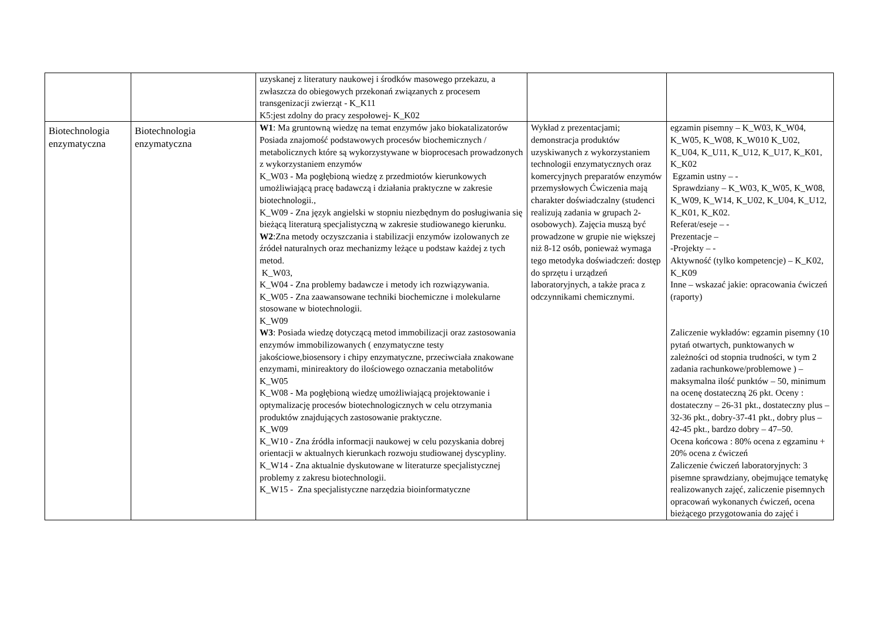| | | uzyskanej z literatury naukowej i środków masowego przekazu, a zwłaszcza do obiegowych przekonań związanych z procesem transgenizacji zwierząt - K_K11 K5:jest zdolny do pracy zespołowej- K_K02 | | |
| Biotechnologia enzymatyczna | Biotechnologia enzymatyczna | W1 : Ma gruntowną wiedzę na temat enzymów jako biokatalizatorów Posiada znajomość podstawowych procesów biochemicznych / metabolicznych które są wykorzystywane w bioprocesach prowadzonych z wykorzystaniem enzymów K_W03 - Ma pogłębioną wiedzę z przedmiotów kierunkowych umożliwiającą pracę badawczą i działania praktyczne w zakresie biotechnologii., K_W09 - Zna język angielski w stopniu niezbędnym do posługiwania się bieżącą literaturą specjalistyczną w zakresie studiowanego kierunku. W2 :Zna metody oczyszczania i stabilizacji enzymów izolowanych ze źródeł naturalnych oraz mechanizmy leżące u podstaw każdej z tych metod. K_W03, K_W04 - Zna problemy badawcze i metody ich rozwiązywania. K_W05 - Zna zaawansowane techniki biochemiczne i molekularne stosowane w biotechnologii. K_W09 W3 : Posiada wiedzę dotyczącą metod immobilizacji oraz zastosowania enzymów immobilizowanych ( enzymatyczne testy jakościowe,biosensory i chipy enzymatyczne, przeciwciała znakowane enzymami, minireaktory do ilościowego oznaczania metabolitów K_W05 K_W08 - Ma pogłębioną wiedzę umożliwiającą projektowanie i optymalizację procesów biotechnologicznych w celu otrzymania produktów znajdujących zastosowanie praktyczne. K_W09 K_W10 - Zna źródła informacji naukowej w celu pozyskania dobrej orientacji w aktualnych kierunkach rozwoju studiowanej dyscypliny. K_W14 - Zna aktualnie dyskutowane w literaturze specjalistycznej problemy z zakresu biotechnologii. K_W15 - Zna specjalistyczne narzędzia bioinformatyczne | Wykład z prezentacjami; demonstracja produktów uzyskiwanych z wykorzystaniem technologii enzymatycznych oraz komercyjnych preparatów enzymów przemysłowych Ćwiczenia mają charakter doświadczalny (studenci realizują zadania w grupach 2-osobowych). Zajęcia muszą być prowadzone w grupie nie większej niż 8-12 osób, ponieważ wymaga tego metodyka doświadczeń: dostęp do sprzętu i urządzeń laboratoryjnych, a także praca z odczynnikami chemicznymi. | egzamin pisemny – K_W03, K_W04, K_W05, K_W08, K_W010 K_U02, K_U04, K_U11, K_U12, K_U17, K_K01, K_K02 Egzamin ustny – - Sprawdziany – K_W03, K_W05, K_W08, K_W09, K_W14, K_U02, K_U04, K_U12, K_K01, K_K02. Referat/eseje – - Prezentacje – -Projekty – - Aktywność (tylko kompetencje) – K_K02, K_K09 Inne – wskazać jakie: opracowania ćwiczeń (raporty) Zaliczenie wykładów: egzamin pisemny (10 pytań otwartych, punktowanych w zależności od stopnia trudności, w tym 2 zadania rachunkowe/problemowe ) – maksymalna ilość punktów – 50, minimum na ocenę dostateczną 26 pkt. Oceny : dostateczny – 26-31 pkt., dostateczny plus – 32-36 pkt., dobry-37-41 pkt., dobry plus – 42-45 pkt., bardzo dobry – 47–50. Ocena końcowa : 80% ocena z egzaminu + 20% ocena z ćwiczeń Zaliczenie ćwiczeń laboratoryjnych: 3 pisemne sprawdziany, obejmujące tematykę realizowanych zajęć, zaliczenie pisemnych opracowań wykonanych ćwiczeń, ocena bieżącego przygotowania do zajęć i |